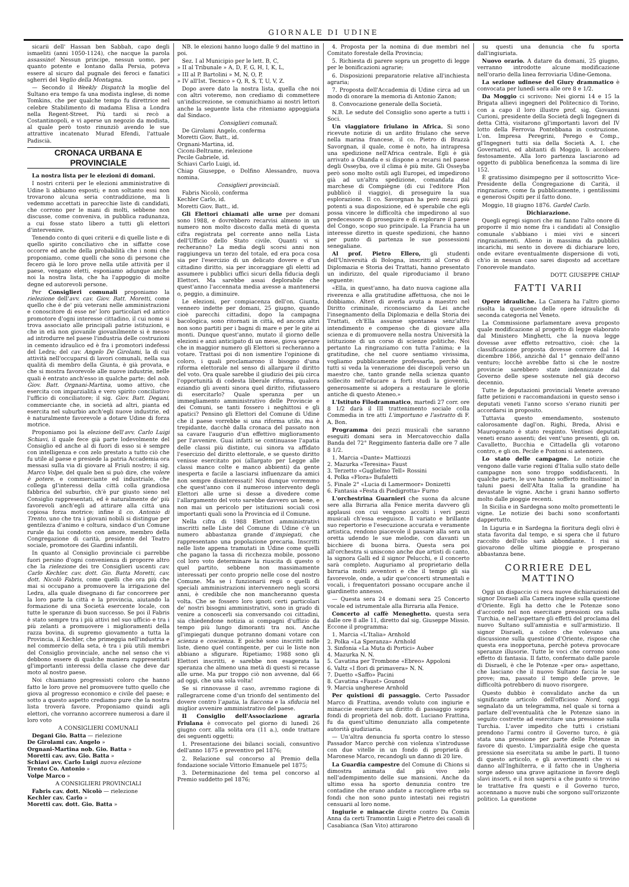GIORNALE DI UDINE
sicarii dell' Hassan ben Sabbah, capo degli ismaeliti (anni 1050-1124), che nacque la parola assassino! Nessun principe, nessun uomo, per quanto potente e lontano dalla Persia, poteva essere al sicuro dal pugnale dei feroci e fanatici sgherri del Veglio della Montagna.
— Secondo il Weekly Dispatch la moglie del Sultano era tempo fa una modista inglese, di nome Tomkins, che per qualche tempo fu direttrice nel celebre Stabilimento di madama Elisa a Londra nella Regent-Street. Più tardi si recò a Costantinopoli, e vi aperse un negozio da modista, al quale però tosto rinunziò avendo le sue attrattive incatenato Murad Efendi, l'attuale Padiscià.
CRONACA URBANA E PROVINCIALE
La nostra lista per le elezioni di domani.
I nostri criterii per le elezioni amministrative di Udine li abbiamo esposti; e non soltanto essi non trovarono alcuna seria contraddizione, ma li vedemmo accettati in parecchie liste di candidati, che corrono per le mani di molti, sebbene non discusse, come conveniva, in pubblica radunanza, a cui fosse stato libero a tutti gli elettori d'intervenire.
Tenendo conto di quei criterii e di quelle liste e di quello spirito conciliativo che in siffatte cose occorre ed anche della probabilità che i nomi che proponiamo, come quelli che sono di persone che fecero già le loro prove nella utile attività per il paese, vengano eletti, esponiamo adunque anche noi la nostra lista, che ha l'appoggio di molte degne ed autorevoli persone.
Per Consiglieri comunali proponiamo la rielezione dell'avv. cav. Giov. Batt. Moretti, come quello che è de' più veterani nelle amministrazioni e conoscitore di esse ne' loro particolari ed antico promotore d'ogni interesse cittadino, il cui nome si trova associato alle principali patrie istituzioni, e che in età non giovanile giovanilmente si è messo ad introdurre nel paese l'industria delle costruzioni in cemento idraulico ed è fra i promotori indefessi del Ledra; del cav. Angelo De Girolami, la di cui attività nell'occuparsi di lavori comunali, nella sua qualità di membro della Giunta, è già provata, e che si mostra favorevole alle nuove industrie, nelle quali è entrato anch'esso in qualche parte; del nob. Giov. Batt. Orgnani-Martina, uomo attivo, che esercita con imparzialità e vero spirito conciliativo l'ufficio di conciliatore; il sig. Giov. Batt. Degani, commerciante che, in società ad altri, pianta ed esercita nel suburbio anch'egli nuove industrie, ed è naturalmente favorevole a dotare Udine di forza motrice.
Proponiamo poi la elezione dell'avv. Carlo Luigi Schiavi, il quale fece già parte lodevolmente del Consiglio ed anche al di fuori di esso si è sempre con intelligenza e con zelo prestato a tutto ciò che fu utile al paese e presiede la patria Accademia ora messasi sulla via di giovare al Friuli nostro; il sig. Marco Volpe, del quale ben si può dire, che volere è potere, e commerciante ed industriale, che collega gl'interessi della città colla grandiosa fabbrica del suburbio, ch'è pur giusto sieno nel Consiglio rappresentati, ed è naturalmente de' più favorevoli anch'egli ad attirare alla città una copiosa forza motrice; infine il co. Antonio di Trento, uno che tra i giovani nobili si distingue per gentilezza d'animo e coltura, sindaco d'un Comune rurale da lui condotto con amore, membro della Congregazione di carità, presidente del Teatro sociale, promotore dei Giardini infantili.
In quanto al Consiglio provinciale ci parrebbe fuori persino d'ogni convenienza di proporre altro che la rielezione dei tre Consiglieri uscenti cav. Carlo Kechler, cav. dott. Gio. Batta Moretti, cav. dott. Nicolò Fabris, come quelli che ora più che mai si occupano a promuovere la irrigazione del Ledra, alla quale disegnano di far concorrere per la loro parte la città e la provincia, aiutando la formazione di una Società esercente locale, con tutte le speranze di buon successo. Se poi il Fabris è stato sempre tra i più attivi nel suo ufficio e tra i più zelanti a promuovere i miglioramenti della razza bovina, di supremo giovamento a tutta la Provincia, il Kechler, che primeggia nell'industria e nel commercio della seta, è tra i più utili membri del Consiglio provinciale, anche nel senso che vi debbono essere di qualche maniera rappresentati gl'importanti interessi della classe che deve dar moto al nostro paese.
Noi chiamiamo progressisti coloro che hanno fatto le loro prove nel promuovere tutto quello che giova al progresso economico e civile del paese; e sotto a questo aspetto crediamo pure che la nostra lista troverà favore. Proponiamo quindi agli elettori, che vorranno accorrere numerosi a dare il loro voto
A CONSIGLIERI COMUNALI
Degani Gio. Batta — rielezione
De Girolami cav. Angelo »
Orgnani-Martina nob. Gio. Batta »
Moretti cav. avv. Gio. Batta »
Schiavi avv. Carlo Luigi nuova elezione
Trento Co. Antonio »
Volpe Marco »
A CONSIGLIERI PROVINCIALI
Fabris cav. dott. Nicolò — rielezione
Kechler cav. Carlo »
Moretti cav. dott. Gio. Batta »
NB. le elezioni hanno luogo dalle 9 del mattino in poi.
Sez. I al Municipio per le lett. B, C,
» II al Tribunale » A, D, F, G, H, I, K, L,
» III al P. Bartolini » M, N, O, P,
» IV all'Ist. Tecnico » Q, R, S, T, U, V, Z.
Dopo avere dato la nostra lista, quella che noi con altri voteremo, non crediamo di commettere un'indiscrezione, se comunichiamo ai nostri lettori anche la seguente lista che riteniamo appoggiata dal Sindaco.
Consiglieri comunali.
De Girolami Angelo, conferma
Moretti Giov. Batt., id.
Orgnani-Martina, id.
Ciconi-Beltrame, rielezione
Pecile Gabriele, id.
Schiavi Carlo Luigi, id.
Chiap Giuseppe, o Dolfino Alessandro, nuova nomina.
Consiglieri provinciali.
Fabris Nicolò, conferma
Kechler Carlo, id.
Moretti Giov. Batt., id.
Gli Elettori chiamati alle urne per domani sono 1988, e dovrebbero recarvisi almeno in un numero non molto discosto dalla metà di questa cifra registrata pel corrente anno nella Lista dell'Ufficio dello Stato civile. Quanti vi si recheranno? La media degli scorsi anni non raggiungeva un terzo del totale, ed era poca cosa sia per l'esercizio di un delicato dovere e d'un cittadino diritto, sia per incoraggiare gli eletti ad assumere i pubblici uffici sicuri della fiducia degli Elettori. Ma sarebbe assai deplorabile che quest'anno l'accennata media avesse a mantenersi o, peggio, a diminuire.
Le elezioni, per compiacenza dell'on. Giunta, vennero indette per domani, 25 giugno, quando cioè parecchi cittadini, dopo la campagna bacologica, sono ritornati in città, ed ancora altri non sono partiti per i bagni di mare e per le gite ai monti. Dunque quest'anno, mutato il giorno delle elezioni e anzi anticipato di un mese, giova sperare che in maggior numero gli Elettori si recheranno a votare. Trattasi poi di non ismentire l'opinione di coloro, i quali proclamarono il bisogno d'una riforma elettorale nel senso di allargare il diritto del voto. Ora quale sarebbe il giudizio dei più circa l'opportunità di codesta liberale riforma, qualora eziandio gli aventi sinora quel diritto, rifiutassero di esercitarlo? Quale speranza per un immegliamento amministrativo delle Provincie e dei Comuni, se tanti fossero i neghittosi e gli apatici? Pensino gli Elettori del Comune di Udine che il paese vorrebbe si una riforma utile, ma è trepidante, dacchè dalla cronaca del passato non sa cavare l'augurio d'un effettivo miglioramento per l'avvenire. Guai infatti se continuasse l'apatia delle classi più distinte, cui sinora va affidato l'esercizio del diritto elettorale, e se questo diritto venisse esercitato poi (allargato per Legge alle classi manco colte e manco abbienti) da gente inesperta e facile a lasciarsi influenzare da amici non sempre disinteressati! Noi dunque vorremmo che quest'anno con il numeroso intervento degli Elettori alle urne si desse a divedere come l'allargamento del voto sarebbe davvero un bene, e non mai un pericolo per istituzioni sociali così importanti quali sono la Provincia ed il Comune.
Nella cifra di 1988 Elettori amministrativi inscritti nelle Liste del Comune di Udine c'è un numero abbastanza grande d'impiegati, che rappresentano una popolazione precaria. Inscritti nelle liste appena tramutati in Udine come quelli che pagano la tassa di ricchezza mobile, possono col loro voto determinare la riuscita di questo o quel partito, sebbene non massimamente interessati per conto proprio nelle cose del nostro Comune. Ma se i funzionarii regii o quelli di speciali amministrazioni intervennero negli scorsi anni, è credibile che non mancheranno questa volta. Che se fossero loro ignoti certi particolari de' nostri bisogni amministrativi, sono in grado di venire a conoscerli sia conversando coi cittadini, sia chiedendone notizia ai compagni d'uffizio da tempo più lungo dimoranti tra noi. Anche gl'impiegati dunque potranno domani votare con scienza e coscienza. E poichè sono inscritti nelle liste, dieno quel contingente, per cui le liste non abbiano a sfigurare. Ripetiamo; 1988 sono gli Elettori inscritti, e sarebbe non esagerata la speranza che almeno una metà di questi si recasse alle urne. Ma pur troppo ciò non avvenne, dal 66 ad oggi, che una sola volta!
Se si rinnovasse il caso, avremmo ragione di rallegrarcene come d'un trionfo del sentimento del dovere contro l'apatia, la fiaccona e la sfiducia nel miglior avvenire amministrativo del paese.
Il Consiglio dell'Associazione agraria Friulana è convocato pel giorno di lunedì 26 giugno corr. alla solita ora (11 a.), onde trattare dei seguenti oggetti:
1. Presentazione dei bilanci sociali, consuntivo dell'anno 1875 e preventivo pel 1876;
2. Relazione sul concorso al Premio della fondazione sociale Vittorio Emanuele pel 1875;
3. Determinazione del tema pel concorso al Premio suddetto pel 1876;
4. Proposta per la nomina di due membri nel Comitato forestale della Provincia;
5. Richiesta di parere sopra un progetto di legge per le bonificazioni agrarie;
6. Disposizioni preparatorie relative all'inchiesta agraria;
7. Proposta dell'Accademia di Udine circa ad un modo di onorare la memoria di Antonio Zanon;
8. Convocazione generale della Società.
N.B. Le sedute del Consiglio sono aperte a tutti i Soci.
Un viaggiatore friulano in Africa. Si sono ricevute notizie di un ardito friulano che serve nella marina francese, il co. Pietro di Brazzà Savorgnan, il quale, come è noto, ha intrapresa una spedizione nell'Africa centrale. Egli è già arrivato a Okanda e si dispone a recarsi nel paese degli Osseyba, ove il clima è più mite. Gli Osseyba però sono molto ostili agli Europei, ed impedirono già ad un'altra spedizione, comandata dal marchese di Compiègne (di cui l'editore Plon pubblicò il viaggio), di proseguire la sua esplorazione. Il co. Savorgnan ha però mezzi più potenti a sua disposizione, ed è sperabile che egli possa vincere le difficoltà che impedirono al suo predecessore di proseguire e di esplorare il paese del Congo, scopo suo principale. La Francia ha un interesse diretto in queste spedizioni, che hanno per punto di partenza le sue possessioni senegaliane.
Al prof. Pietro Ellero, gli studenti dell'Università di Bologna, inscritti al Corso di Diplomazia e Storia dei Trattati, hanno presentato un indirizzo, del quale riproduciamo il brano seguente:
«Ella, in quest'anno, ha dato nuova cagione alla riverenza e alla gratitudine affettuosa, che noi le dobbiamo. Alteri di averla avuta a maestro nel Diritto criminale, riconosciamo da Lei anche l'insegnamento della Diplomazia e della Storia dei Trattati, ch'Ella assunse spontanea senz'altro intendimento e compenso che di giovare alla scienza e di promuovere nella nostra Università la istituzione di un corso di scienze politiche. Noi pertanto La ringraziamo con tutta l'anima; e la gratitudine, che nel cuore sentiamo vivissima, vogliamo pubblicamente professarla, perchè da tutti si veda la venerazione dei discepoli verso un maestro che, tanto grande nella scienza quanto sollecito nell'educare a forti studi la gioventù, generosamente si adopera a restaurare le glorie antiche di questo Ateneo.»
L'Istituto Filodrammatico, martedì 27 corr. ore 8 1/2 darà il III trattenimento sociale colla Commedia in tre atti L'importuno e l'astratto di F. A. Bon.
Programma dei pezzi musicali che saranno eseguiti domani sera in Mercatovecchio dalla Banda del 72° Reggimento fanteria dalle ore 7 alle 8 1/2.
1. Marcia «Dante» Mattiozzi
2. Mazurka «Teresina» Faust
3. Terzetto «Guglielmo Tell» Rossini
4. Polka «Flora» Bufaletti
5. Finale 2° «Lucia di Lamermoor» Donizetti
6. Fantasia «Festa di Piedigrotta» Furno
L'orchestrina Guarnieri che suona da alcune sere alla Birraria alla Fenice merita davvero gli applausi con cui vengono accolti i veri pezzi musicali ch'essa eseguisce. Il variato e brillante suo repertorio e l'esecuzione accurata e veramente artistica, rendono piacevole il passare alla sera un oretta udendo le sue melodie, con davanti un bicchiere di buona birra. Questa sera poi all'orchestra si uniscono anche due artisti di canto, la signora Galli ed il signor Pelucchi, e il concerto sarà completo. Auguriamo al proprietario della birraria molti avventori e che il tempo gli sia favorevole, onde, a udir que'concerti strumentali e vocali, i frequentatori possano occupare anche il giardinetto annesso.
— Questa sera 24 e domani sera 25 Concerto vocale ed istrumentale alla Birraria alla Fenice.
Concerto al caffè Meneghetto. questa sera dalle ore 8 alle 11, diretto dal sig. Giuseppe Missio. Eccone il programma:
1. Marcia «L'Italia» Arnhold
2. Polka «La Speranza» Arnhold
3. Sinfonia «La Muta di Portici» Auber
4. Mazurka N. N.
5. Cavatina per Trombone «Ebreo» Appoloni
6. Valtz «I flori di primavera» N. N.
7. Duetto «Saffo» Pacini
8. Cavatina «Faust» Gounod
9. Marcia ungherese Arnhold
Per quistioni di passaggio. Certo Passador Marco di Frattina, avendo voluto con ingiurie e minaccie esercitare un diritto di passaggio sopra fondi di proprietà del nob. dott. Luciano Frattina, fu da quest'ultimo denunziato alla competente autorità giudiziaria.
— Un'altra denuncia fu sporta contro lo stesso Passador Marco perchè con violenza s'introdusse con due vitelle in un fondo di proprietà di Maronese Marco, recandogli un danno di 20 lire.
La Guardia campestre del Comune di Chions si dimostra animata dal più vivo zelo nell'adempimento delle sue mansioni. Anche da ultimo essa ha sporto denunzia contro tre contadine che erano andate a raccogliere erba su fondi che non sono punto intestati nei registri censuarii al loro nome.
Ingiurie e minaccie dirette contro Da Comin Anna da certi Tramontin Luigi e Pietro dei casali di Casabianca (San Vito) attirarono
su questi una denuncia che fu sporta dall'ingiuriata.
Nuovo orario. A datare da domani, 25 giugno, verranno introdotte alcune modificazione nell'orario della linea ferroviaria Udine-Gemona.
La sezione udinese del Giury drammatico è convocata per lunedì sera alle ore 8 e 1/2.
Da Moggio ci scrivono: Nei giorni 14 e 15 la Brigata allievi ingegneri del Politecnico di Torino, con a capo il loro illustre prof. sig. Giovanni Curioni, presidente della Società degli Ingegneri di detta Città, visitarono gl'importanti lavori del IV lotto della Ferrovia Pontebbana in costruzione. L'on. Impresa Peregrini, Perego e Comp., gl'Ingegneri tutti sia della Società A. I. che Governativi, ed abitanti di Moggio, li accolsero festosamente. Alla loro partenza lasciarono ad oggetto di pubblica beneficenza la somma di lire 152.
È gratissimo disimpegno per il sottoscritto Vice-Presidente della Congregazione di Carità, il ringraziare, come fa pubblicamente, i gentilissimi e generosi Ospiti per il fatto dono.
Moggio, 18 giugno 1876. Gardel Carlo.
Dichiarazione.
Quegli egregi signori che mi fanno l'alto onore di proporre il mio nome fra i candidati al Consiglio comunale s'abbiano i miei vivi e sinceri ringraziamenti. Alieno in massima da pubblici incarichi, mi sento in dovere di dichiarare loro, onde evitare eventualmente dispersione di voti, ch'io in nessun caso sarei disposto ad accettare l'onorevole mandato.
DOTT. GIUSEPPE CHIAP
FATTI VARII
Opere idrauliche. La Camera ha l'altro giorno risolta la questione delle opere idrauliche di seconda categoria nel Veneto.
La Commissione parlamentare aveva proposto quale modificazione al progetto di legge elaborato dal Ministero Minghetti, che la nuova legge dovesse aver effetto retroattivo, cioè: che la classificazione proposta dovesse correre dal 14 dicembre 1866, anzichè dal 1° gennaio dell'anno venturo; locchè avrebbe fatto sì che le nostre provincie sarebbero state indennizzate dal Governo delle spese sostenute nel già decorso decennio.
Tutte le deputazioni provinciali Venete avevano fatte petizioni e raccomandazioni in questo senso i deputati veneti l'anno scorso s'erano riuniti per accordarsi in proposito.
Tuttavia questo emendamento, sostenuto calorosamente dagl'on. Righi, Breda, Alvisi e Maurogonato è stato respinto. Ventisei deputati veneti erano assenti; dei vent'uno presenti, gli on. Cavalletto, Bucchia e Cittadella gli votarono contro, e gli on. Pecile e Pontoni si astennero.
Lo stato delle campagne. Le notizie che vengono dalle varie regioni d'Italia sullo stato delle campagne non sono troppo soddisfacenti. In qualche parte, le uve hanno sofferto moltissimo! in taluni paesi dell'Alta Italia la grandine ha devastate le vigne. Anche i grani hanno sofferto molto dalle pioggie recenti.
In Sicilia e in Sardegna sono molto promettenti le vigne. Le notizie dei bachi sono sconfortanti dappertutto.
In Liguria e in Sardegna la fioritura degli olivi è stata favorita dal tempo, e si spera che il futuro raccolto dell'olio sarà abbondante. I risi si giovarono delle ultime pioggie e prosperano abbastanza bene.
CORRIERE DEL MATTINO
Oggi un dispaccio ci reca nuove dichiarazioni del signor Disraeli alla Camera inglese sulla questione d'Oriente. Egli ha detto che le Potenze sono d'accordo nel non esercitare pressioni ora sulla Turchia, e nell'aspettare gli effetti del proclama del nuovo Sultano sull'amnistia e sull'armistizio. Il signor Disraeli, a coloro che volevano una discussione sulla questione d'Oriente, rispose che questa era inopportuna, perchè poteva provocare speranze illusorie. Tutte le voci che corrono sono effetto di fantasia. Il fatto, confermato dalle parole di Disraeli, è che le Potenze «per ora» aspettano, che lasciano che il nuovo Sultano faccia le sue prove; ma, passato il tempo delle prove, le difficoltà potrebbero di nuovo risorgere.
Questo dubbio è convalidato anche da un significante articolo dell'officioso Nord, oggi segnalato da un telegramma, nel quale si torna a parlare dell'eventualità che le Potenze siano in seguito costrette ad esercitare una pressione sulla Turchia. L'aver impedito che tutti i cristiani prendono l'armi contro il Governo turco, è già stata una pressione per parte delle Potenze in favore di questo. L'imparzialità esige che questa pressione sia esercitata su ambe le parti. Il tuono di questo articolo, e gli avvertimenti che vi si danno all'Inghilterra, e il fatto che in Ungheria sorge adesso una grave agitazione in favore degli slavi insorti, e il non sapersi a che punto si trovino le trattative fra questi e il Governo turco, accennano a nuove nubi che sorgono sull'orizzonte politico. La questione